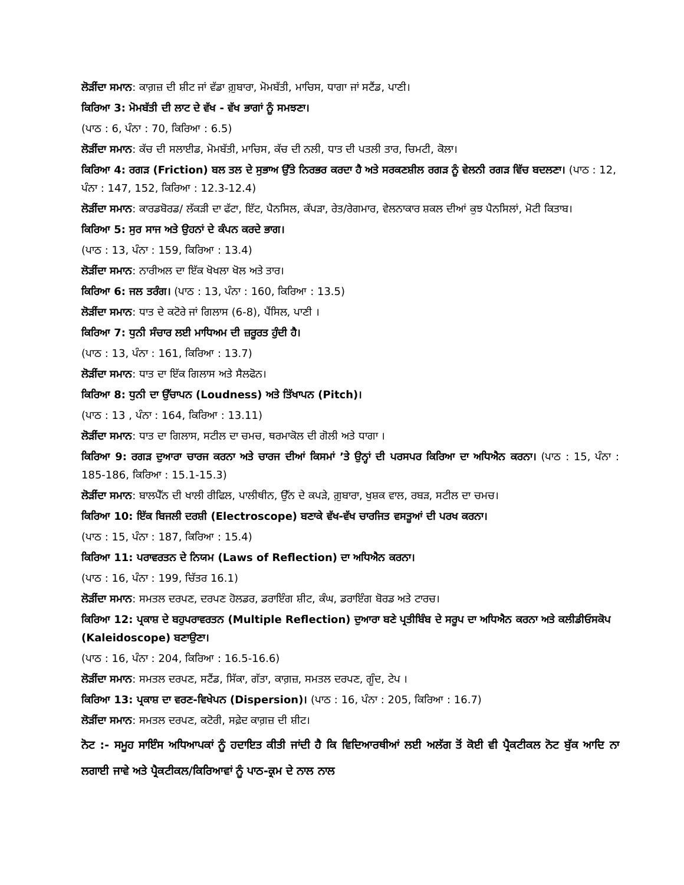ਲੋੜੀਂਦਾ ਸਮਾਨ: ਕਾਗ਼ਜ਼ ਦੀ ਸ਼ੀਟ ਜਾਂ ਵੱਡਾ ਗ਼ੁਬਾਰਾ, ਮੋਮਬੱਤੀ, ਮਾਚਿਸ, ਧਾਗਾ ਜਾਂ ਸਟੈਂਡ, ਪਾਣੀ।
ਕਿਰਿਆ 3: ਮੋਮਬੱਤੀ ਦੀ ਲਾਟ ਦੇ ਵੱਖ - ਵੱਖ ਭਾਗਾਂ ਨੂੰ ਸਮਝਣਾ।
(ਪਾਠ : 6, ਪੰਨਾ : 70, ਕਿਰਿਆ : 6.5)
ਲੋੜੀਂਦਾ ਸਮਾਨ: ਕੱਚ ਦੀ ਸਲਾਈਡ, ਮੋਮਬੱਤੀ, ਮਾਚਿਸ, ਕੱਚ ਦੀ ਨਲੀ, ਧਾਤ ਦੀ ਪਤਲੀ ਤਾਰ, ਚਿਮਟੀ, ਕੋਲਾ।
ਕਿਰਿਆ 4: ਰਗੜ (Friction) ਬਲ ਤਲ ਦੇ ਸੁਭਾਅ ਉੱਤੇ ਨਿਰਭਰ ਕਰਦਾ ਹੈ ਅਤੇ ਸਰਕਣਸ਼ੀਲ ਰਗੜ ਨੂੰ ਵੇਲਨੀ ਰਗੜ ਵਿੱਚ ਬਦਲਣਾ। (ਪਾਠ : 12, ਪੰਨਾ : 147, 152, ਕਿਰਿਆ : 12.3-12.4)
ਲੋੜੀਂਦਾ ਸਮਾਨ: ਕਾਰਡਬੋਰਡ/ ਲੱਕੜੀ ਦਾ ਫੱਟਾ, ਇੱਟ, ਪੈਨਸਿਲ, ਕੱਪੜਾ, ਰੇਤ/ਰੇਗਮਾਰ, ਵੇਲਨਾਕਾਰ ਸ਼ਕਲ ਦੀਆਂ ਕੁਝ ਪੈਨਸਿਲਾਂ, ਮੋਟੀ ਕਿਤਾਬ।
ਕਿਰਿਆ 5: ਸੁਰ ਸਾਜ ਅਤੇ ਉਹਨਾਂ ਦੇ ਕੰਪਨ ਕਰਦੇ ਭਾਗ।
(ਪਾਠ : 13, ਪੰਨਾ : 159, ਕਿਰਿਆ : 13.4)
ਲੋੜੀਂਦਾ ਸਮਾਨ: ਨਾਰੀਅਲ ਦਾ ਇੱਕ ਖੋਖਲਾ ਖੋਲ ਅਤੇ ਤਾਰ।
ਕਿਰਿਆ 6: ਜਲ ਤਰੰਗ। (ਪਾਠ : 13, ਪੰਨਾ : 160, ਕਿਰਿਆ : 13.5)
ਲੋੜੀਂਦਾ ਸਮਾਨ: ਧਾਤ ਦੇ ਕਟੋਰੇ ਜਾਂ ਗਿਲਾਸ (6-8), ਪੈਂਸਿਲ, ਪਾਣੀ ।
ਕਿਰਿਆ 7: ਧੁਨੀ ਸੰਚਾਰ ਲਈ ਮਾਧਿਅਮ ਦੀ ਜ਼ਰੂਰਤ ਹੁੰਦੀ ਹੈ।
(ਪਾਠ : 13, ਪੰਨਾ : 161, ਕਿਰਿਆ : 13.7)
ਲੋੜੀਂਦਾ ਸਮਾਨ: ਧਾਤ ਦਾ ਇੱਕ ਗਿਲਾਸ ਅਤੇ ਸੈਲਫੋਨ।
ਕਿਰਿਆ 8: ਧੁਨੀ ਦਾ ਉੱਚਾਪਨ (Loudness) ਅਤੇ ਤਿੱਖਾਪਨ (Pitch)।
(ਪਾਠ : 13 , ਪੰਨਾ : 164, ਕਿਰਿਆ : 13.11)
ਲੋੜੀਂਦਾ ਸਮਾਨ: ਧਾਤ ਦਾ ਗਿਲਾਸ, ਸਟੀਲ ਦਾ ਚਮਚ, ਥਰਮਾਕੋਲ ਦੀ ਗੋਲੀ ਅਤੇ ਧਾਗਾ ।
ਕਿਰਿਆ 9: ਰਗੜ ਦੁਆਰਾ ਚਾਰਜ ਕਰਨਾ ਅਤੇ ਚਾਰਜ ਦੀਆਂ ਕਿਸਮਾਂ ’ਤੇ ਉਨ੍ਹਾਂ ਦੀ ਪਰਸਪਰ ਕਿਰਿਆ ਦਾ ਅਧਿਐਨ ਕਰਨਾ। (ਪਾਠ : 15, ਪੰਨਾ : 185-186, ਕਿਰਿਆ : 15.1-15.3)
ਲੋੜੀਂਦਾ ਸਮਾਨ: ਬਾਲਪੈੱਨ ਦੀ ਖਾਲੀ ਰੀਫਿਲ, ਪਾਲੀਥੀਨ, ਉੱਨ ਦੇ ਕਪੜੇ, ਗ਼ੁਬਾਰਾ, ਖੁਸ਼ਕ ਵਾਲ, ਰਬੜ, ਸਟੀਲ ਦਾ ਚਮਚ।
ਕਿਰਿਆ 10: ਇੱਕ ਬਿਜਲੀ ਦਰਸ਼ੀ (Electroscope) ਬਣਾਕੇ ਵੱਖ-ਵੱਖ ਚਾਰਜਿਤ ਵਸਤੂਆਂ ਦੀ ਪਰਖ ਕਰਨਾ।
(ਪਾਠ : 15, ਪੰਨਾ : 187, ਕਿਰਿਆ : 15.4)
ਕਿਰਿਆ 11: ਪਰਾਵਰਤਨ ਦੇ ਨਿਯਮ (Laws of Reflection) ਦਾ ਅਧਿਐਨ ਕਰਨਾ।
(ਪਾਠ : 16, ਪੰਨਾ : 199, ਚਿੱਤਰ 16.1)
ਲੋੜੀਂਦਾ ਸਮਾਨ: ਸਮਤਲ ਦਰਪਣ, ਦਰਪਣ ਹੋਲਡਰ, ਡਰਾਇੰਗ ਸ਼ੀਟ, ਕੰਘ, ਡਰਾਇੰਗ ਬੋਰਡ ਅਤੇ ਟਾਰਚ।
ਕਿਰਿਆ 12: ਪ੍ਰਕਾਸ਼ ਦੇ ਬਹੁਪਰਾਵਰਤਨ (Multiple Reflection) ਦੁਆਰਾ ਬਣੇ ਪ੍ਰਤੀਬਿੰਬ ਦੇ ਸਰੂਪ ਦਾ ਅਧਿਐਨ ਕਰਨਾ ਅਤੇ ਕਲੀਡੀਓਸਕੋਪ (Kaleidoscope) ਬਣਾਉਣਾ।
(ਪਾਠ : 16, ਪੰਨਾ : 204, ਕਿਰਿਆ : 16.5-16.6)
ਲੋੜੀਂਦਾ ਸਮਾਨ: ਸਮਤਲ ਦਰਪਣ, ਸਟੈਂਡ, ਸਿੱਕਾ, ਗੱਤਾ, ਕਾਗ਼ਜ਼, ਸਮਤਲ ਦਰਪਣ, ਗੂੰਦ, ਟੇਪ ।
ਕਿਰਿਆ 13: ਪ੍ਰਕਾਸ਼ ਦਾ ਵਰਣ-ਵਿਖੇਪਨ (Dispersion)। (ਪਾਠ : 16, ਪੰਨਾ : 205, ਕਿਰਿਆ : 16.7)
ਲੋੜੀਂਦਾ ਸਮਾਨ: ਸਮਤਲ ਦਰਪਣ, ਕਟੋਰੀ, ਸਫ਼ੇਦ ਕਾਗ਼ਜ਼ ਦੀ ਸ਼ੀਟ।
ਨੋਟ :- ਸਮੂਹ ਸਾਇੰਸ ਅਧਿਆਪਕਾਂ ਨੂੰ ਹਦਾਇਤ ਕੀਤੀ ਜਾਂਦੀ ਹੈ ਕਿ ਵਿਦਿਆਰਥੀਆਂ ਲਈ ਅਲੱਗ ਤੋਂ ਕੋਈ ਵੀ ਪ੍ਰੈਕਟੀਕਲ ਨੋਟ ਬੁੱਕ ਆਦਿ ਨਾ ਲਗਾਈ ਜਾਵੇ ਅਤੇ ਪ੍ਰੈਕਟੀਕਲ/ਕਿਰਿਆਵਾਂ ਨੂੰ ਪਾਠ-ਕ੍ਰਮ ਦੇ ਨਾਲ ਨਾਲ